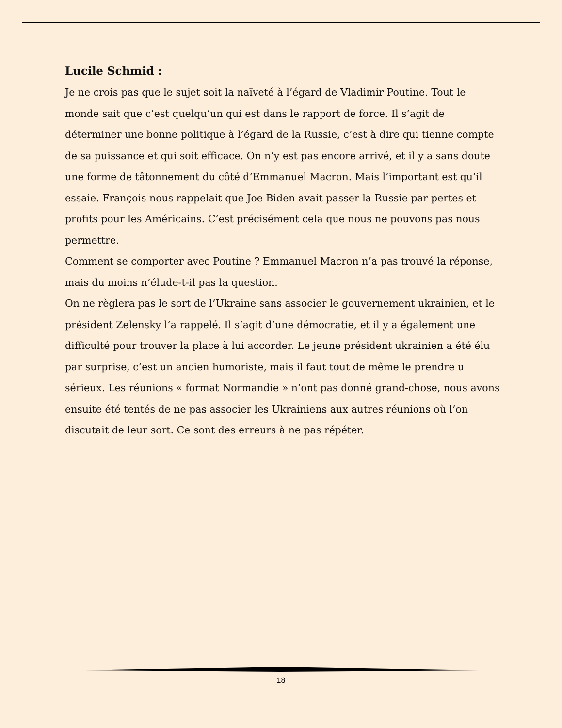Lucile Schmid :
Je ne crois pas que le sujet soit la naïveté à l’égard de Vladimir Poutine. Tout le monde sait que c’est quelqu’un qui est dans le rapport de force. Il s’agit de déterminer une bonne politique à l’égard de la Russie, c’est à dire qui tienne compte de sa puissance et qui soit efficace. On n’y est pas encore arrivé, et il y a sans doute une forme de tâtonnement du côté d’Emmanuel Macron. Mais l’important est qu’il essaie. François nous rappelait que Joe Biden avait passer la Russie par pertes et profits pour les Américains. C’est précisément cela que nous ne pouvons pas nous permettre.
Comment se comporter avec Poutine ? Emmanuel Macron n’a pas trouvé la réponse, mais du moins n’élude-t-il pas la question.
On ne règlera pas le sort de l’Ukraine sans associer le gouvernement ukrainien, et le président Zelensky l’a rappelé. Il s’agit d’une démocratie, et il y a également une difficulté pour trouver la place à lui accorder. Le jeune président ukrainien a été élu par surprise, c’est un ancien humoriste, mais il faut tout de même le prendre u sérieux. Les réunions « format Normandie » n’ont pas donné grand-chose, nous avons ensuite été tentés de ne pas associer les Ukrainiens aux autres réunions où l’on discutait de leur sort. Ce sont des erreurs à ne pas répéter.
18